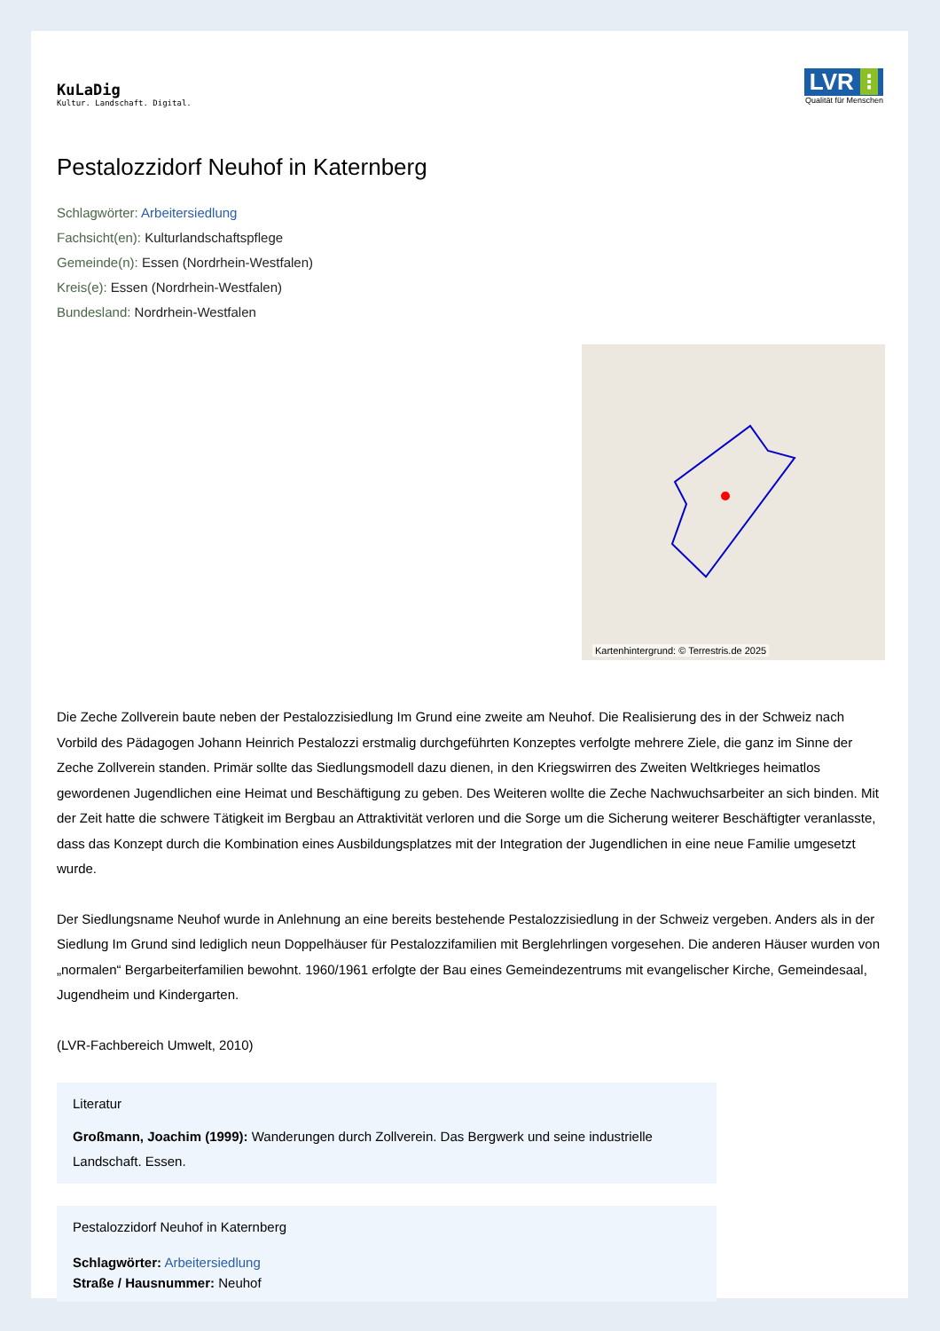KuLaDig
Kultur. Landschaft. Digital.
LVR ⁝
Qualität für Menschen
Pestalozzidorf Neuhof in Katernberg
Schlagwörter: Arbeitersiedlung
Fachsicht(en): Kulturlandschaftspflege
Gemeinde(n): Essen (Nordrhein-Westfalen)
Kreis(e): Essen (Nordrhein-Westfalen)
Bundesland: Nordrhein-Westfalen
Kartenhintergrund: © Terrestris.de 2025
Die Zeche Zollverein baute neben der Pestalozzisiedlung Im Grund eine zweite am Neuhof. Die Realisierung des in der Schweiz nach Vorbild des Pädagogen Johann Heinrich Pestalozzi erstmalig durchgeführten Konzeptes verfolgte mehrere Ziele, die ganz im Sinne der Zeche Zollverein standen. Primär sollte das Siedlungsmodell dazu dienen, in den Kriegswirren des Zweiten Weltkrieges heimatlos gewordenen Jugendlichen eine Heimat und Beschäftigung zu geben. Des Weiteren wollte die Zeche Nachwuchsarbeiter an sich binden. Mit der Zeit hatte die schwere Tätigkeit im Bergbau an Attraktivität verloren und die Sorge um die Sicherung weiterer Beschäftigter veranlasste, dass das Konzept durch die Kombination eines Ausbildungsplatzes mit der Integration der Jugendlichen in eine neue Familie umgesetzt wurde.
Der Siedlungsname Neuhof wurde in Anlehnung an eine bereits bestehende Pestalozzisiedlung in der Schweiz vergeben. Anders als in der Siedlung Im Grund sind lediglich neun Doppelhäuser für Pestalozzifamilien mit Berglehrlingen vorgesehen. Die anderen Häuser wurden von „normalen“ Bergarbeiterfamilien bewohnt. 1960/1961 erfolgte der Bau eines Gemeindezentrums mit evangelischer Kirche, Gemeindesaal, Jugendheim und Kindergarten.
(LVR-Fachbereich Umwelt, 2010)
Literatur
Großmann, Joachim (1999): Wanderungen durch Zollverein. Das Bergwerk und seine industrielle Landschaft. Essen.
Pestalozzidorf Neuhof in Katernberg
Schlagwörter: Arbeitersiedlung
Straße / Hausnummer: Neuhof